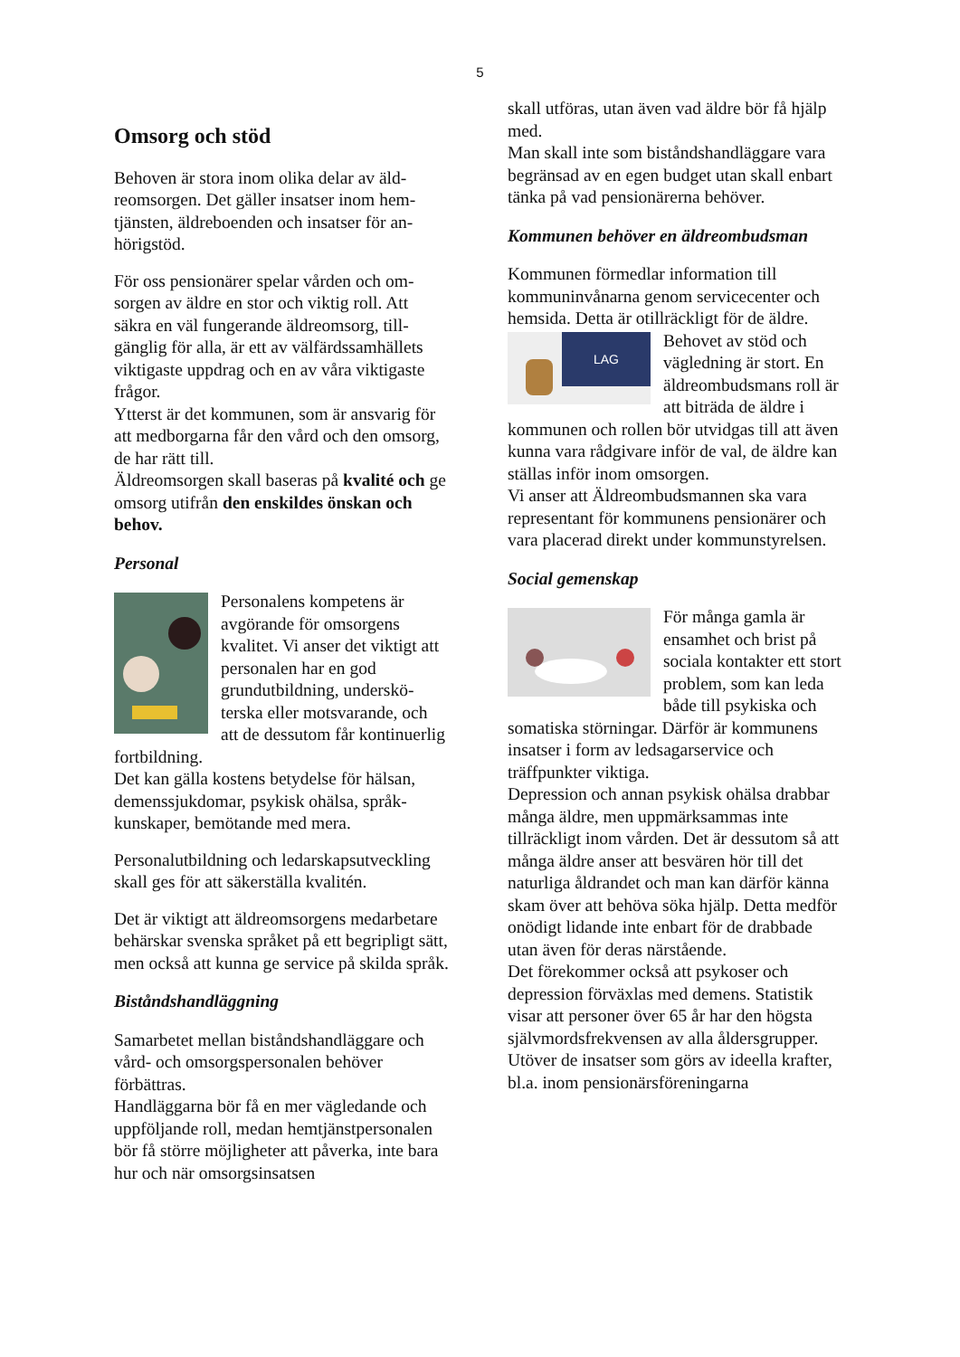5
Omsorg och stöd
Behoven är stora inom olika delar av äld­reomsorgen. Det gäller insatser inom hem­tjänsten, äldreboenden och insatser för an­hörigstöd.
För oss pensionärer spelar vården och om­sorgen av äldre en stor och viktig roll. Att säkra en väl fungerande äldreomsorg, till­gänglig för alla, är ett av välfärdssamhäl­lets viktigaste uppdrag och en av våra vik­tigaste frågor.
Ytterst är det kommunen, som är ansvarig för att medborgarna får den vård och den omsorg, de har rätt till.
Äldreomsorgen skall baseras på kvalité och ge omsorg utifrån den enskildes önskan och behov.
Personal
Personalens kompetens är avgörande för omsorgens kvalitet. Vi anser det viktigt att personalen har en god grundutbildning, underskö­terska eller motsvarande, och att de dessutom får kontinu­erlig fortbildning.
Det kan gälla kostens betydelse för hälsan, demenssjukdomar, psykisk ohälsa, språk­kunskaper, bemötande med mera.
Personalutbildning och ledarskapsutveck­ling skall ges för att säkerställa kvalitén.
Det är viktigt att äldreomsorgens medarbe­tare behärskar svenska språket på ett be­gripligt sätt, men också att kunna ge ser­vice på skilda språk.
Biståndshandläggning
Samarbetet mellan biståndshandläggare och vård- och omsorgspersonalen behöver förbättras.
Handläggarna bör få en mer vägledande och uppföljande roll, medan hemtjänstper­sonalen bör få större möjligheter att påver­ka, inte bara hur och när omsorgsinsatsen
skall utföras, utan även vad äldre bör få hjälp med.
Man skall inte som biståndshandläggare vara begränsad av en egen budget utan skall enbart tänka på vad pensionärerna behöver.
Kommunen behöver en äldreombudsman
Kommunen förmedlar information till kommuninvånarna genom servicecenter och hemsida. Detta är otillräckligt för de äldre.
LAG
Behovet av stöd och vägledning är stort. En äldreombudsmans roll är att biträda de äldre i kommunen och rollen bör utvidgas till att även kunna vara rådgivare inför de val, de äldre kan ställas inför inom omsorgen.
Vi anser att Äldreombudsmannen ska vara representant för kommunens pensionärer och vara placerad direkt under kommun­styrelsen.
Social gemenskap
För många gamla är ensamhet och brist på sociala kontakter ett stort problem, som kan leda både till psykiska och somatiska störningar. Därför är kom­munens insatser i form av ledsagarservice och träffpunkter viktiga.
Depression och annan psykisk ohälsa drab­bar många äldre, men uppmärksammas in­te tillräckligt inom vården. Det är dessutom så att många äldre anser att besvären hör till det naturliga åldrandet och man kan därför känna skam över att behöva söka hjälp. Detta medför onödigt lidande inte enbart för de drabbade utan även för deras närstående.
Det förekommer också att psykoser och depression förväxlas med demens. Statistik visar att personer över 65 år har den högsta självmordsfrekvensen av alla åldersgrup­per.
Utöver de insatser som görs av ideella krafter, bl.a. inom pensionärsföreningarna